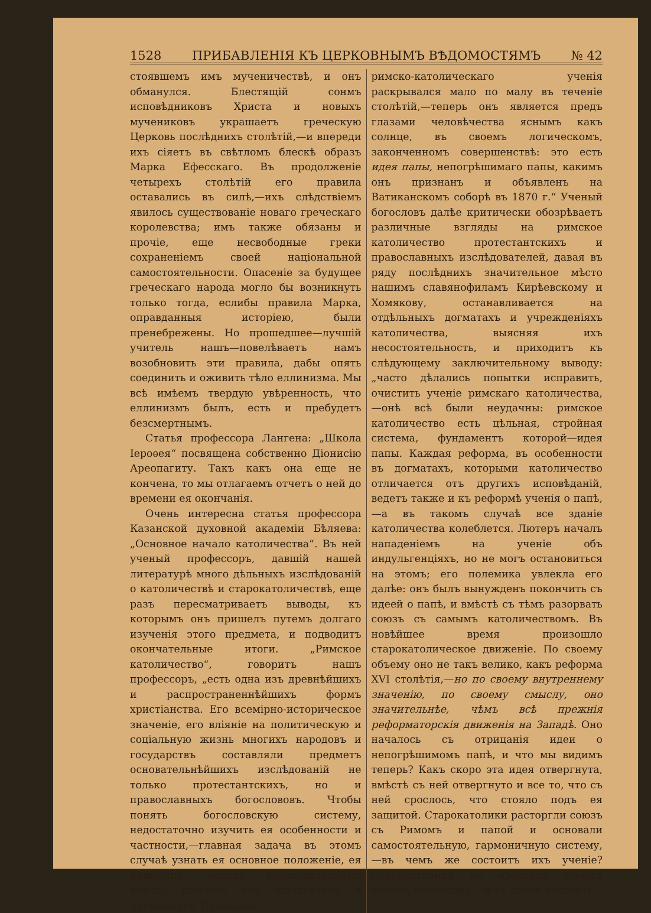1528 ПРИБАВЛЕНІЯ КЪ ЦЕРКОВНЫМЪ ВѢДОМОСТЯМЪ № 42
стоявшемъ имъ мученичествѣ, и онъ обманулся. Блестящій сонмъ исповѣдниковъ Христа и новыхъ мучениковъ украшаетъ греческую Церковь послѣднихъ столѣтій,—и впереди ихъ сіяетъ въ свѣтломъ блескѣ образъ Марка Ефесскаго. Въ продолженіе четырехъ столѣтій его правила оставались въ силѣ,—ихъ слѣдствіемъ явилось существованіе новаго греческаго королевства; имъ также обязаны и прочіе, еще несвободные греки сохраненіемъ своей національной самостоятельности. Опасеніе за будущее греческаго народа могло бы возникнуть только тогда, еслибы правила Марка, оправданныя исторіею, были пренебрежены. Но прошедшее—лучшій учитель нашъ—повелѣваетъ намъ возобновить эти правила, дабы опять соединить и оживить тѣло еллинизма. Мы всѣ имѣемъ твердую увѣренность, что еллинизмъ былъ, есть и пребудетъ безсмертнымъ.
Статья профессора Лангена: „Школа Іероѳея“ посвящена собственно Діонисію Ареопагиту. Такъ какъ она еще не кончена, то мы отлагаемъ отчетъ о ней до времени ея окончанія.
Очень интересна статья профессора Казанской духовной академіи Бѣляева: „Основное начало католичества“. Въ ней ученый профессоръ, давшій нашей литературѣ много дѣльныхъ изслѣдованій о католичествѣ и старокатоличествѣ, еще разъ пересматриваетъ выводы, къ которымъ онъ пришелъ путемъ долгаго изученія этого предмета, и подводитъ окончательные итоги. „Римское католичество“, говоритъ нашъ профессоръ, „есть одна изъ древнѣйшихъ и распространеннѣйшихъ формъ христіанства. Его всемірно-историческое значеніе, его вліяніе на политическую и соціальную жизнь многихъ народовъ и государствъ составляли предметъ основательнѣйшихъ изслѣдованій не только протестантскихъ, но и православныхъ богослововъ. Чтобы понять богословскую систему, недостаточно изучить ея особенности и частности,—главная задача въ этомъ случаѣ узнать ея основное положеніе, ея принципъ, понять руководительную мысль, которою она одушевлена и проникнута. Принципъ
римско-католическаго ученія раскрывался мало по малу въ теченіе столѣтій,—теперь онъ является предъ глазами человѣчества яснымъ какъ солнце, въ своемъ логическомъ, законченномъ совершенствѣ: это есть идея папы, непогрѣшимаго папы, какимъ онъ признанъ и объявленъ на Ватиканскомъ соборѣ въ 1870 г.“ Ученый богословъ далѣе критически обозрѣваетъ различные взгляды на римское католичество протестантскихъ и православныхъ изслѣдователей, давая въ ряду послѣднихъ значительное мѣсто нашимъ славянофиламъ Кирѣевскому и Хомякову, останавливается на отдѣльныхъ догматахъ и учрежденіяхъ католичества, выясняя ихъ несостоятельность, и приходитъ къ слѣдующему заключительному выводу: „часто дѣлались попытки исправить, очистить ученіе римскаго католичества,—онѣ всѣ были неудачны: римское католичество есть цѣльная, стройная система, фундаментъ которой—идея папы. Каждая реформа, въ особенности въ догматахъ, которыми католичество отличается отъ другихъ исповѣданій, ведетъ также и къ реформѣ ученія о папѣ,—а въ такомъ случаѣ все зданіе католичества колеблется. Лютеръ началъ нападеніемъ на ученіе объ индульгенціяхъ, но не могъ остановиться на этомъ; его полемика увлекла его далѣе: онъ былъ вынужденъ покончить съ идеей о папѣ, и вмѣстѣ съ тѣмъ разорвать союзъ съ самымъ католичествомъ. Въ новѣйшее время произошло старокатолическое движеніе. По своему объему оно не такъ велико, какъ реформа XVI столѣтія,—но по своему внутреннему значенію, по своему смыслу, оно значительнѣе, чѣмъ всѣ прежнія реформаторскія движенія на Западѣ. Оно началось съ отрицанія идеи о непогрѣшимомъ папѣ, и что мы видимъ теперь? Какъ скоро эта идея отвергнута, вмѣстѣ съ ней отвергнуто и все то, что съ ней срослось, что стояло подъ ея защитой. Старокатолики расторгли союзъ съ Римомъ и папой и основали самостоятельную, гармоничную систему,—въ чемъ же состоитъ ихъ ученіе? Старокатолики не изобрѣли ничего новаго, напротивъ,—и въ этомъ состоитъ